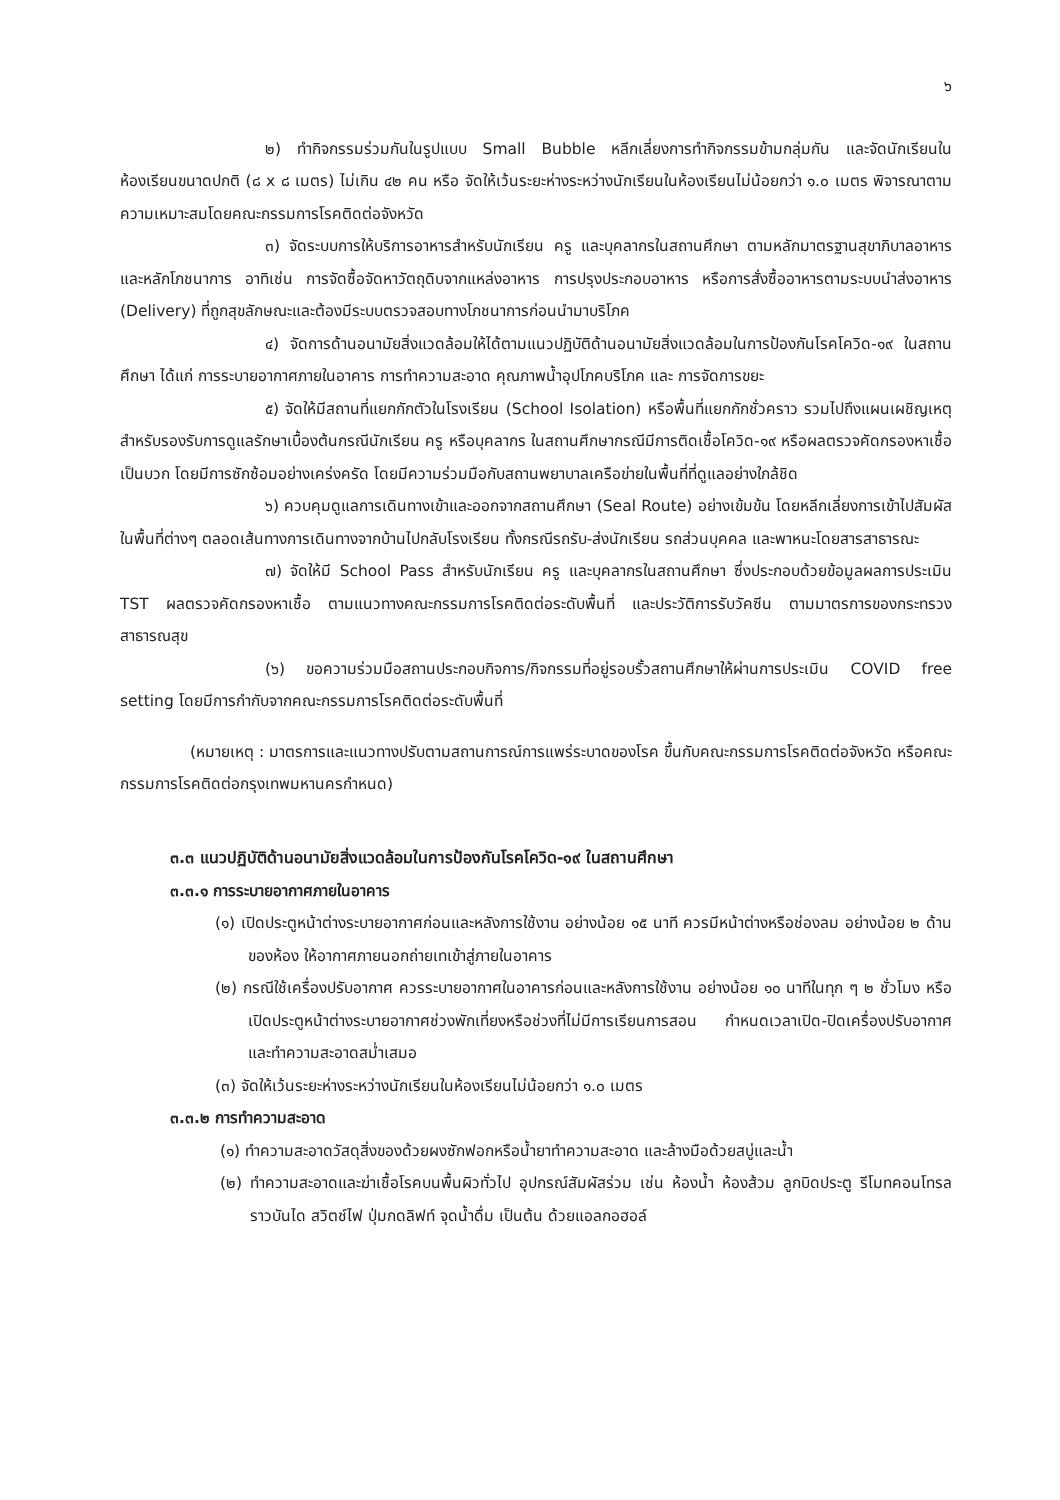๖
๒) ทำกิจกรรมร่วมกันในรูปแบบ Small Bubble หลีกเลี่ยงการทำกิจกรรมข้ามกลุ่มกัน และจัดนักเรียนในห้องเรียนขนาดปกติ (๘ x ๘ เมตร) ไม่เกิน ๔๒ คน หรือ จัดให้เว้นระยะห่างระหว่างนักเรียนในห้องเรียนไม่น้อยกว่า ๑.๐ เมตร พิจารณาตามความเหมาะสมโดยคณะกรรมการโรคติดต่อจังหวัด
๓) จัดระบบการให้บริการอาหารสำหรับนักเรียน ครู และบุคลากรในสถานศึกษา ตามหลักมาตรฐานสุขาภิบาลอาหารและหลักโภชนาการ อาทิเช่น การจัดซื้อจัดหาวัตถุดิบจากแหล่งอาหาร การปรุงประกอบอาหาร หรือการสั่งซื้ออาหารตามระบบนำส่งอาหาร (Delivery) ที่ถูกสุขลักษณะและต้องมีระบบตรวจสอบทางโภชนาการก่อนนำมาบริโภค
๔) จัดการด้านอนามัยสิ่งแวดล้อมให้ได้ตามแนวปฏิบัติด้านอนามัยสิ่งแวดล้อมในการป้องกันโรคโควิด-๑๙ ในสถานศึกษา ได้แก่ การระบายอากาศภายในอาคาร การทำความสะอาด คุณภาพน้ำอุปโภคบริโภค และ การจัดการขยะ
๕) จัดให้มีสถานที่แยกกักตัวในโรงเรียน (School Isolation) หรือพื้นที่แยกกักชั่วคราว รวมไปถึงแผนเผชิญเหตุสำหรับรองรับการดูแลรักษาเบื้องต้นกรณีนักเรียน ครู หรือบุคลากร ในสถานศึกษากรณีมีการติดเชื้อโควิด-๑๙ หรือผลตรวจคัดกรองหาเชื้อเป็นบวก โดยมีการซักซ้อมอย่างเคร่งครัด โดยมีความร่วมมือกับสถานพยาบาลเครือข่ายในพื้นที่ที่ดูแลอย่างใกล้ชิด
๖) ควบคุมดูแลการเดินทางเข้าและออกจากสถานศึกษา (Seal Route) อย่างเข้มข้น โดยหลีกเลี่ยงการเข้าไปสัมผัสในพื้นที่ต่างๆ ตลอดเส้นทางการเดินทางจากบ้านไปกลับโรงเรียน ทั้งกรณีรถรับ-ส่งนักเรียน รถส่วนบุคคล และพาหนะโดยสารสาธารณะ
๗) จัดให้มี School Pass สำหรับนักเรียน ครู และบุคลากรในสถานศึกษา ซึ่งประกอบด้วยข้อมูลผลการประเมิน TST ผลตรวจคัดกรองหาเชื้อ ตามแนวทางคณะกรรมการโรคติดต่อระดับพื้นที่ และประวัติการรับวัคซีน ตามมาตรการของกระทรวงสาธารณสุข
(๖) ขอความร่วมมือสถานประกอบกิจการ/กิจกรรมที่อยู่รอบรั้วสถานศึกษาให้ผ่านการประเมิน COVID free setting โดยมีการกำกับจากคณะกรรมการโรคติดต่อระดับพื้นที่
(หมายเหตุ : มาตรการและแนวทางปรับตามสถานการณ์การแพร่ระบาดของโรค ขึ้นกับคณะกรรมการโรคติดต่อจังหวัด หรือคณะกรรมการโรคติดต่อกรุงเทพมหานครกำหนด)
๓.๓ แนวปฏิบัติด้านอนามัยสิ่งแวดล้อมในการป้องกันโรคโควิด-๑๙ ในสถานศึกษา
๓.๓.๑ การระบายอากาศภายในอาคาร
(๑) เปิดประตูหน้าต่างระบายอากาศก่อนและหลังการใช้งาน อย่างน้อย ๑๕ นาที ควรมีหน้าต่างหรือช่องลม อย่างน้อย ๒ ด้านของห้อง ให้อากาศภายนอกถ่ายเทเข้าสู่ภายในอาคาร
(๒) กรณีใช้เครื่องปรับอากาศ ควรระบายอากาศในอาคารก่อนและหลังการใช้งาน อย่างน้อย ๑๐ นาทีในทุก ๆ ๒ ชั่วโมง หรือเปิดประตูหน้าต่างระบายอากาศช่วงพักเที่ยงหรือช่วงที่ไม่มีการเรียนการสอน กำหนดเวลาเปิด-ปิดเครื่องปรับอากาศ และทำความสะอาดสม่ำเสมอ
(๓) จัดให้เว้นระยะห่างระหว่างนักเรียนในห้องเรียนไม่น้อยกว่า ๑.๐ เมตร
๓.๓.๒ การทำความสะอาด
(๑) ทำความสะอาดวัสดุสิ่งของด้วยผงซักฟอกหรือน้ำยาทำความสะอาด และล้างมือด้วยสบู่และน้ำ
(๒) ทำความสะอาดและฆ่าเชื้อโรคบนพื้นผิวทั่วไป อุปกรณ์สัมผัสร่วม เช่น ห้องน้ำ ห้องส้วม ลูกบิดประตู รีโมทคอนโทรล ราวบันได สวิตช์ไฟ ปุ่มกดลิฟท์ จุดน้ำดื่ม เป็นต้น ด้วยแอลกอฮอล์